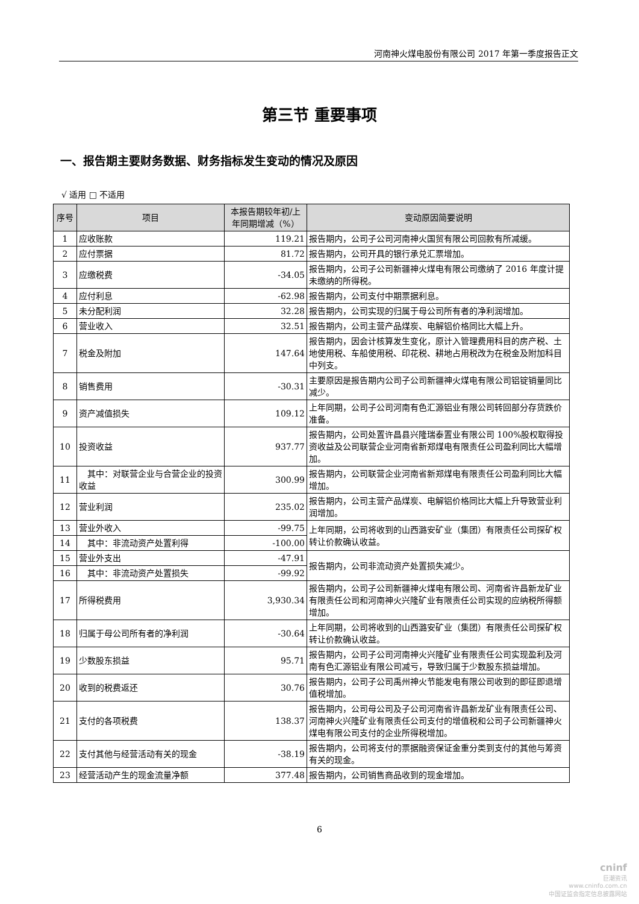河南神火煤电股份有限公司 2017 年第一季度报告正文
第三节 重要事项
一、报告期主要财务数据、财务指标发生变动的情况及原因
√ 适用 □ 不适用
| 序号 | 项目 | 本报告期较年初/上年同期增减（%） | 变动原因简要说明 |
| --- | --- | --- | --- |
| 1 | 应收账款 | 119.21 | 报告期内，公司子公司河南神火国贸有限公司回款有所减缓。 |
| 2 | 应付票据 | 81.72 | 报告期内，公司开具的银行承兑汇票增加。 |
| 3 | 应缴税费 | -34.05 | 报告期内，公司子公司新疆神火煤电有限公司缴纳了 2016 年度计提未缴纳的所得税。 |
| 4 | 应付利息 | -62.98 | 报告期内，公司支付中期票据利息。 |
| 5 | 未分配利润 | 32.28 | 报告期内，公司实现的归属于母公司所有者的净利润增加。 |
| 6 | 营业收入 | 32.51 | 报告期内，公司主营产品煤炭、电解铝价格同比大幅上升。 |
| 7 | 税金及附加 | 147.64 | 报告期内，因会计核算发生变化，原计入管理费用科目的房产税、土地使用税、车船使用税、印花税、耕地占用税改为在税金及附加科目中列支。 |
| 8 | 销售费用 | -30.31 | 主要原因是报告期内公司子公司新疆神火煤电有限公司铝锭销量同比减少。 |
| 9 | 资产减值损失 | 109.12 | 上年同期，公司子公司河南有色汇源铝业有限公司转回部分存货跌价准备。 |
| 10 | 投资收益 | 937.77 | 报告期内，公司处置许昌县兴隆瑞泰置业有限公司 100%股权取得投资收益及公司联营企业河南省新郑煤电有限责任公司盈利同比大幅增加。 |
| 11 | 其中：对联营企业与合营企业的投资收益 | 300.99 | 报告期内，公司联营企业河南省新郑煤电有限责任公司盈利同比大幅增加。 |
| 12 | 营业利润 | 235.02 | 报告期内，公司主营产品煤炭、电解铝价格同比大幅上升导致营业利润增加。 |
| 13 | 营业外收入 | -99.75 | 上年同期，公司将收到的山西潞安矿业（集团）有限责任公司探矿权转让价款确认收益。 |
| 14 | 其中：非流动资产处置利得 | -100.00 | |
| 15 | 营业外支出 | -47.91 | 报告期内，公司非流动资产处置损失减少。 |
| 16 | 其中：非流动资产处置损失 | -99.92 | |
| 17 | 所得税费用 | 3,930.34 | 报告期内，公司子公司新疆神火煤电有限公司、河南省许昌新龙矿业有限责任公司和河南神火兴隆矿业有限责任公司实现的应纳税所得额增加。 |
| 18 | 归属于母公司所有者的净利润 | -30.64 | 上年同期，公司将收到的山西潞安矿业（集团）有限责任公司探矿权转让价款确认收益。 |
| 19 | 少数股东损益 | 95.71 | 报告期内，公司子公司河南神火兴隆矿业有限责任公司实现盈利及河南有色汇源铝业有限公司减亏，导致归属于少数股东损益增加。 |
| 20 | 收到的税费返还 | 30.76 | 报告期内，公司子公司禹州神火节能发电有限公司收到的即征即退增值税增加。 |
| 21 | 支付的各项税费 | 138.37 | 报告期内，公司母公司及子公司河南省许昌新龙矿业有限责任公司、河南神火兴隆矿业有限责任公司支付的增值税和公司子公司新疆神火煤电有限公司支付的企业所得税增加。 |
| 22 | 支付其他与经营活动有关的现金 | -38.19 | 报告期内，公司将支付的票据融资保证金重分类到支付的其他与筹资有关的现金。 |
| 23 | 经营活动产生的现金流量净额 | 377.48 | 报告期内，公司销售商品收到的现金增加。 |
6
cninf
巨潮资讯
www.cninfo.com.cn
中国证监会指定信息披露网站